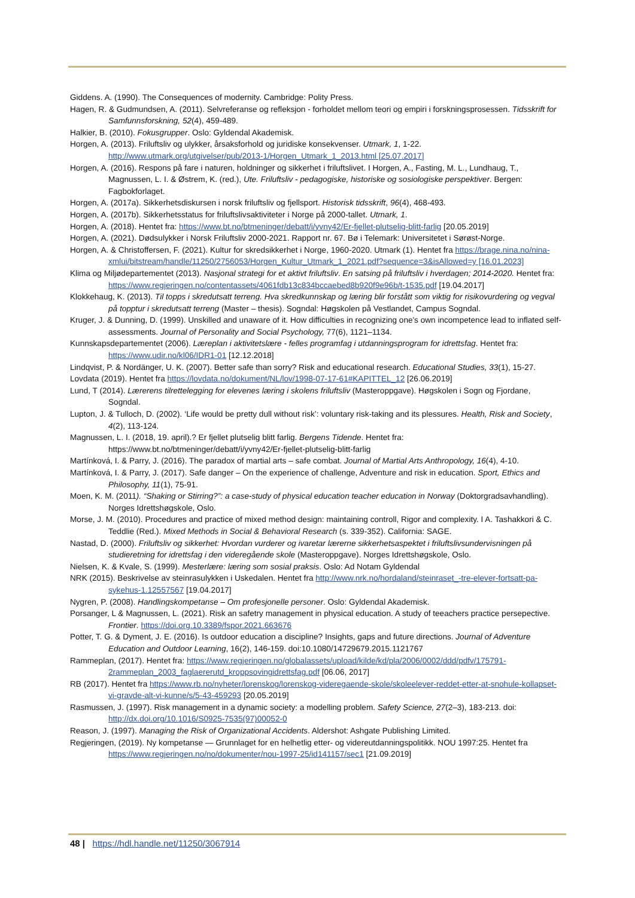Giddens. A. (1990). The Consequences of modernity. Cambridge: Polity Press.
Hagen, R. & Gudmundsen, A. (2011). Selvreferanse og refleksjon - forholdet mellom teori og empiri i forskningsprosessen. Tidsskrift for Samfunnsforskning, 52(4), 459-489.
Halkier, B. (2010). Fokusgrupper. Oslo: Gyldendal Akademisk.
Horgen, A. (2013). Friluftsliv og ulykker, årsaksforhold og juridiske konsekvenser. Utmark, 1, 1-22. http://www.utmark.org/utgivelser/pub/2013-1/Horgen_Utmark_1_2013.html [25.07.2017]
Horgen, A. (2016). Respons på fare i naturen, holdninger og sikkerhet i friluftslivet. I Horgen, A., Fasting, M. L., Lundhaug, T., Magnussen, L. I. & Østrem, K. (red.), Ute. Friluftsliv - pedagogiske, historiske og sosiologiske perspektiver. Bergen: Fagbokforlaget.
Horgen, A. (2017a). Sikkerhetsdiskursen i norsk friluftsliv og fjellsport. Historisk tidsskrift, 96(4), 468-493.
Horgen, A. (2017b). Sikkerhetsstatus for friluftslivsaktiviteter i Norge på 2000-tallet. Utmark, 1.
Horgen, A. (2018). Hentet fra: https://www.bt.no/btmeninger/debatt/i/yvny42/Er-fjellet-plutselig-blitt-farlig [20.05.2019]
Horgen, A. (2021). Dødsulykker i Norsk Friluftsliv 2000-2021. Rapport nr. 67. Bø i Telemark: Universitetet i Sørøst-Norge.
Horgen, A. & Christoffersen, F. (2021). Kultur for skredsikkerhet i Norge, 1960-2020. Utmark (1). Hentet fra https://brage.nina.no/nina-xmlui/bitstream/handle/11250/2756053/Horgen_Kultur_Utmark_1_2021.pdf?sequence=3&isAllowed=y [16.01.2023]
Klima og Miljødepartementet (2013). Nasjonal strategi for et aktivt friluftsliv. En satsing på friluftsliv i hverdagen; 2014-2020. Hentet fra: https://www.regjeringen.no/contentassets/4061fdb13c834bccaebed8b920f9e96b/t-1535.pdf [19.04.2017]
Klokkehaug, K. (2013). Til topps i skredutsatt terreng. Hva skredkunnskap og læring blir forstått som viktig for risikovurdering og vegval på topptur i skredutsatt terreng (Master – thesis). Sogndal: Høgskolen på Vestlandet, Campus Sogndal.
Kruger, J. & Dunning, D. (1999). Unskilled and unaware of it. How difficulties in recognizing one's own incompetence lead to inflated self-assessments. Journal of Personality and Social Psychology, 77(6), 1121–1134.
Kunnskapsdepartementet (2006). Læreplan i aktivitetslære - felles programfag i utdanningsprogram for idrettsfag. Hentet fra: https://www.udir.no/kl06/IDR1-01 [12.12.2018]
Lindqvist, P. & Nordänger, U. K. (2007). Better safe than sorry? Risk and educational research. Educational Studies, 33(1), 15-27.
Lovdata (2019). Hentet fra https://lovdata.no/dokument/NL/lov/1998-07-17-61#KAPITTEL_12 [26.06.2019]
Lund, T (2014). Lærerens tilrettelegging for elevenes læring i skolens friluftsliv (Masteroppgave). Høgskolen i Sogn og Fjordane, Sogndal.
Lupton, J. & Tulloch, D. (2002). ‘Life would be pretty dull without risk’: voluntary risk-taking and its plessures. Health, Risk and Society, 4(2), 113-124.
Magnussen, L. I. (2018, 19. april).? Er fjellet plutselig blitt farlig. Bergens Tidende. Hentet fra: https://www.bt.no/btmeninger/debatt/i/yvny42/Er-fjellet-plutselig-blitt-farlig
Martínková, I. & Parry, J. (2016). The paradox of martial arts – safe combat. Journal of Martial Arts Anthropology, 16(4), 4-10.
Martínková, I. & Parry, J. (2017). Safe danger – On the experience of challenge, Adventure and risk in education. Sport, Ethics and Philosophy, 11(1), 75-91.
Moen, K. M. (2011). “Shaking or Stirring?”: a case-study of physical education teacher education in Norway (Doktorgradsavhandling). Norges Idrettshøgskole, Oslo.
Morse, J. M. (2010). Procedures and practice of mixed method design: maintaining controll, Rigor and complexity. I A. Tashakkori & C. Teddlie (Red.). Mixed Methods in Social & Behavioral Research (s. 339-352). California: SAGE.
Nastad, D. (2000). Friluftsliv og sikkerhet: Hvordan vurderer og ivaretar lærerne sikkerhetsaspektet i friluftslivsundervisningen på studieretning for idrettsfag i den videregående skole (Masteroppgave). Norges Idrettshøgskole, Oslo.
Nielsen, K. & Kvale, S. (1999). Mesterlære: læring som sosial praksis. Oslo: Ad Notam Gyldendal
NRK (2015). Beskrivelse av steinrasulykken i Uskedalen. Hentet fra http://www.nrk.no/hordaland/steinraset_-tre-elever-fortsatt-pa-sykehus-1.12557567 [19.04.2017]
Nygren, P. (2008). Handlingskompetanse – Om profesjonelle personer. Oslo: Gyldendal Akademisk.
Porsanger, L & Magnussen, L. (2021). Risk an safetry management in physical education. A study of teeachers practice persepective. Frontier. https://doi.org.10.3389/fspor.2021.663676
Potter, T. G. & Dyment, J. E. (2016). Is outdoor education a discipline? Insights, gaps and future directions. Journal of Adventure Education and Outdoor Learning, 16(2), 146-159. doi:10.1080/14729679.2015.1121767
Rammeplan, (2017). Hentet fra: https://www.regjeringen.no/globalassets/upload/kilde/kd/pla/2006/0002/ddd/pdfv/175791-2rammeplan_2003_faglaererutd_kroppsovingidrettsfag.pdf [06.06, 2017]
RB (2017). Hentet fra https://www.rb.no/nyheter/lorenskog/lorenskog-videregaende-skole/skoleelever-reddet-etter-at-snohule-kollapset-vi-gravde-alt-vi-kunne/s/5-43-459293 [20.05.2019]
Rasmussen, J. (1997). Risk management in a dynamic society: a modelling problem. Safety Science, 27(2–3), 183-213. doi: http://dx.doi.org/10.1016/S0925-7535(97)00052-0
Reason, J. (1997). Managing the Risk of Organizational Accidents. Aldershot: Ashgate Publishing Limited.
Regjeringen, (2019). Ny kompetanse — Grunnlaget for en helhetlig etter- og videreutdanningspolitikk. NOU 1997:25. Hentet fra https://www.regjeringen.no/no/dokumenter/nou-1997-25/id141157/sec1 [21.09.2019]
48 | https://hdl.handle.net/11250/3067914